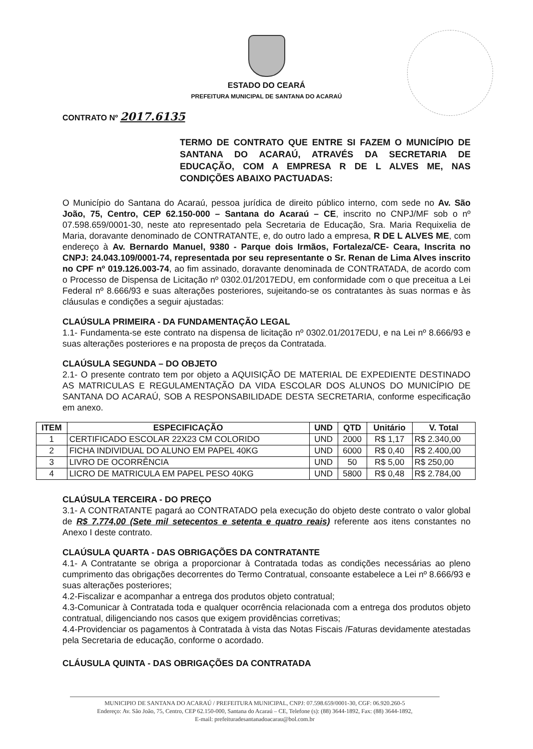ESTADO DO CEARÁ
PREFEITURA MUNICIPAL DE SANTANA DO ACARAÚ
CONTRATO Nº 2017.6135
TERMO DE CONTRATO QUE ENTRE SI FAZEM O MUNICÍPIO DE SANTANA DO ACARAÚ, ATRAVÉS DA SECRETARIA DE EDUCAÇÃO, COM A EMPRESA R DE L ALVES ME, NAS CONDIÇÕES ABAIXO PACTUADAS:
O Município do Santana do Acaraú, pessoa jurídica de direito público interno, com sede no Av. São João, 75, Centro, CEP 62.150-000 – Santana do Acaraú – CE, inscrito no CNPJ/MF sob o nº 07.598.659/0001-30, neste ato representado pela Secretaria de Educação, Sra. Maria Requixelia de Maria, doravante denominado de CONTRATANTE, e, do outro lado a empresa, R DE L ALVES ME, com endereço à Av. Bernardo Manuel, 9380 - Parque dois Irmãos, Fortaleza/CE- Ceara, Inscrita no CNPJ: 24.043.109/0001-74, representada por seu representante o Sr. Renan de Lima Alves inscrito no CPF nº 019.126.003-74, ao fim assinado, doravante denominada de CONTRATADA, de acordo com o Processo de Dispensa de Licitação nº 0302.01/2017EDU, em conformidade com o que preceitua a Lei Federal nº 8.666/93 e suas alterações posteriores, sujeitando-se os contratantes às suas normas e às cláusulas e condições a seguir ajustadas:
CLAÚSULA PRIMEIRA - DA FUNDAMENTAÇÃO LEGAL
1.1- Fundamenta-se este contrato na dispensa de licitação nº 0302.01/2017EDU, e na Lei nº 8.666/93 e suas alterações posteriores e na proposta de preços da Contratada.
CLAÚSULA SEGUNDA – DO OBJETO
2.1- O presente contrato tem por objeto a AQUISIÇÃO DE MATERIAL DE EXPEDIENTE DESTINADO AS MATRICULAS E REGULAMENTAÇÃO DA VIDA ESCOLAR DOS ALUNOS DO MUNICÍPIO DE SANTANA DO ACARAÚ, SOB A RESPONSABILIDADE DESTA SECRETARIA, conforme especificação em anexo.
| ITEM | ESPECIFICAÇÃO | UND | QTD | Unitário | V. Total |
| --- | --- | --- | --- | --- | --- |
| 1 | CERTIFICADO ESCOLAR 22X23 CM COLORIDO | UND | 2000 | R$ 1,17 | R$ 2.340,00 |
| 2 | FICHA INDIVIDUAL DO ALUNO EM PAPEL 40KG | UND | 6000 | R$ 0,40 | R$ 2.400,00 |
| 3 | LIVRO DE OCORRÊNCIA | UND | 50 | R$ 5,00 | R$ 250,00 |
| 4 | LICRO DE MATRICULA EM PAPEL PESO 40KG | UND | 5800 | R$ 0,48 | R$ 2.784,00 |
CLAÚSULA TERCEIRA - DO PREÇO
3.1- A CONTRATANTE pagará ao CONTRATADO pela execução do objeto deste contrato o valor global de R$ 7.774,00 (Sete mil setecentos e setenta e quatro reais) referente aos itens constantes no Anexo I deste contrato.
CLAÚSULA QUARTA - DAS OBRIGAÇÕES DA CONTRATANTE
4.1- A Contratante se obriga a proporcionar à Contratada todas as condições necessárias ao pleno cumprimento das obrigações decorrentes do Termo Contratual, consoante estabelece a Lei nº 8.666/93 e suas alterações posteriores;
4.2-Fiscalizar e acompanhar a entrega dos produtos objeto contratual;
4.3-Comunicar à Contratada toda e qualquer ocorrência relacionada com a entrega dos produtos objeto contratual, diligenciando nos casos que exigem providências corretivas;
4.4-Providenciar os pagamentos à Contratada à vista das Notas Fiscais /Faturas devidamente atestadas pela Secretaria de educação, conforme o acordado.
CLÁUSULA QUINTA - DAS OBRIGAÇÕES DA CONTRATADA
MUNICIPIO DE SANTANA DO ACARAÚ / PREFEITURA MUNICIPAL, CNPJ: 07.598.659/0001-30, CGF: 06.920.260-5
Endereço: Av. São João, 75, Centro, CEP 62.150-000, Santana do Acaraú – CE, Telefone (s): (88) 3644-1892, Fax: (88) 3644-1892,
E-mail: prefeituradesantanadoacarau@bol.com.br